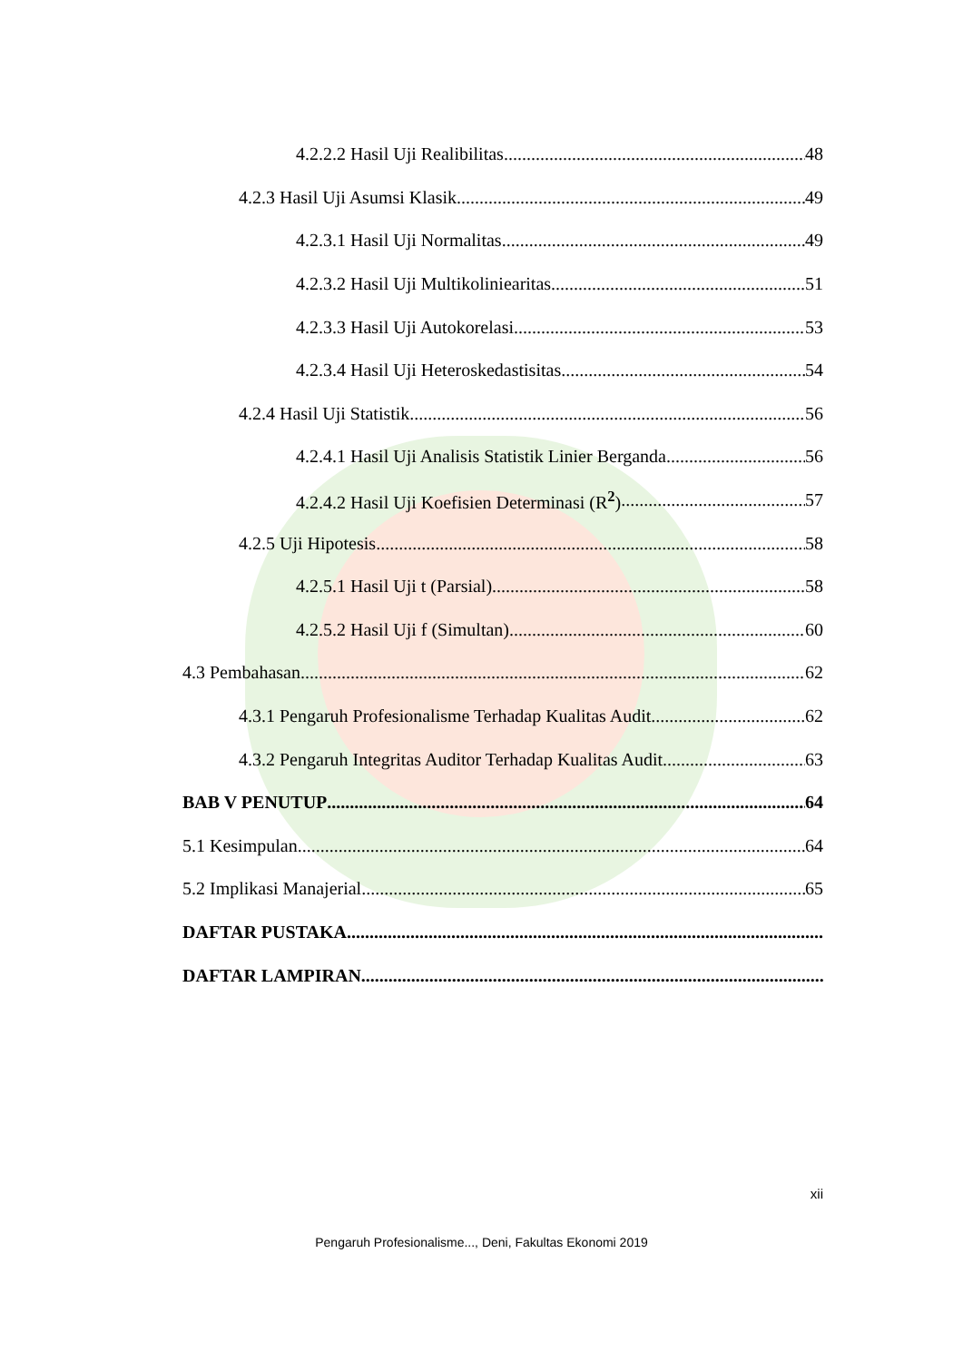4.2.2.2 Hasil Uji Realibilitas 48
4.2.3 Hasil Uji Asumsi Klasik 49
4.2.3.1 Hasil Uji Normalitas 49
4.2.3.2 Hasil Uji Multikoliniearitas 51
4.2.3.3 Hasil Uji Autokorelasi 53
4.2.3.4 Hasil Uji Heteroskedastisitas 54
4.2.4 Hasil Uji Statistik 56
4.2.4.1 Hasil Uji Analisis Statistik Linier Berganda 56
4.2.4.2 Hasil Uji Koefisien Determinasi (R<sup>2</sup>) 57
4.2.5 Uji Hipotesis 58
4.2.5.1 Hasil Uji t (Parsial) 58
4.2.5.2 Hasil Uji f (Simultan) 60
4.3 Pembahasan 62
4.3.1 Pengaruh Profesionalisme Terhadap Kualitas Audit 62
4.3.2 Pengaruh Integritas Auditor Terhadap Kualitas Audit 63
BAB V PENUTUP 64
5.1 Kesimpulan 64
5.2 Implikasi Manajerial 65
DAFTAR PUSTAKA
DAFTAR LAMPIRAN
xii
Pengaruh Profesionalisme..., Deni, Fakultas Ekonomi 2019